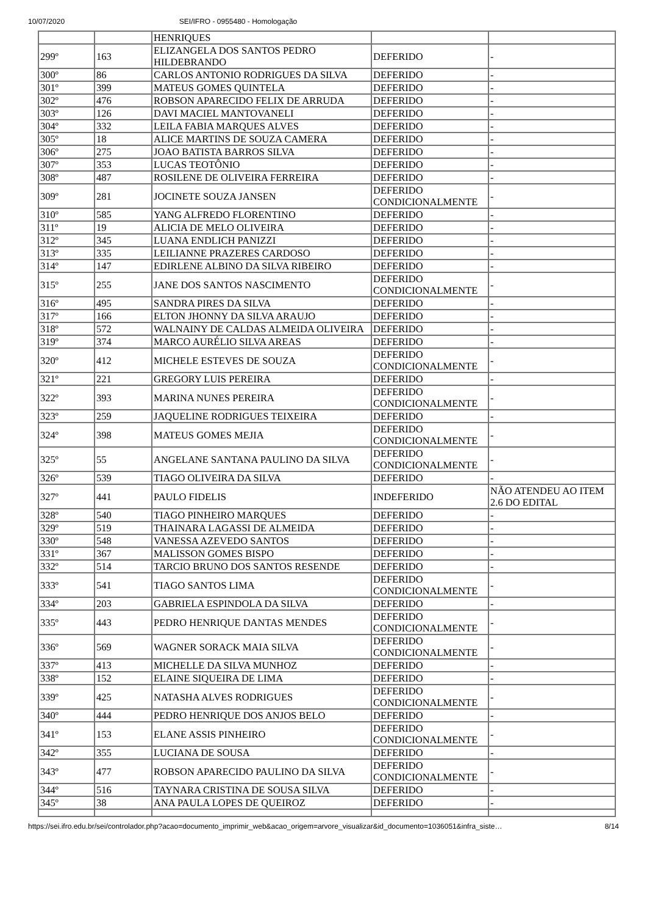10/07/2020 SEI/IFRO - 0955480 - Homologação
| | | HENRIQUES | | |
| 299º | 163 | ELIZANGELA DOS SANTOS PEDRO HILDEBRANDO | DEFERIDO | - |
| 300º | 86 | CARLOS ANTONIO RODRIGUES DA SILVA | DEFERIDO | - |
| 301º | 399 | MATEUS GOMES QUINTELA | DEFERIDO | - |
| 302º | 476 | ROBSON APARECIDO FELIX DE ARRUDA | DEFERIDO | - |
| 303º | 126 | DAVI MACIEL MANTOVANELI | DEFERIDO | - |
| 304º | 332 | LEILA FABIA MARQUES ALVES | DEFERIDO | - |
| 305º | 18 | ALICE MARTINS DE SOUZA CAMERA | DEFERIDO | - |
| 306º | 275 | JOAO BATISTA BARROS SILVA | DEFERIDO | - |
| 307º | 353 | LUCAS TEOTÔNIO | DEFERIDO | - |
| 308º | 487 | ROSILENE DE OLIVEIRA FERREIRA | DEFERIDO | - |
| 309º | 281 | JOCINETE SOUZA JANSEN | DEFERIDO CONDICIONALMENTE | - |
| 310º | 585 | YANG ALFREDO FLORENTINO | DEFERIDO | - |
| 311º | 19 | ALICIA DE MELO OLIVEIRA | DEFERIDO | - |
| 312º | 345 | LUANA ENDLICH PANIZZI | DEFERIDO | - |
| 313º | 335 | LEILIANNE PRAZERES CARDOSO | DEFERIDO | - |
| 314º | 147 | EDIRLENE ALBINO DA SILVA RIBEIRO | DEFERIDO | - |
| 315º | 255 | JANE DOS SANTOS NASCIMENTO | DEFERIDO CONDICIONALMENTE | - |
| 316º | 495 | SANDRA PIRES DA SILVA | DEFERIDO | - |
| 317º | 166 | ELTON JHONNY DA SILVA ARAUJO | DEFERIDO | - |
| 318º | 572 | WALNAINY DE CALDAS ALMEIDA OLIVEIRA | DEFERIDO | - |
| 319º | 374 | MARCO AURÉLIO SILVA AREAS | DEFERIDO | - |
| 320º | 412 | MICHELE ESTEVES DE SOUZA | DEFERIDO CONDICIONALMENTE | - |
| 321º | 221 | GREGORY LUIS PEREIRA | DEFERIDO | - |
| 322º | 393 | MARINA NUNES PEREIRA | DEFERIDO CONDICIONALMENTE | - |
| 323º | 259 | JAQUELINE RODRIGUES TEIXEIRA | DEFERIDO | - |
| 324º | 398 | MATEUS GOMES MEJIA | DEFERIDO CONDICIONALMENTE | - |
| 325º | 55 | ANGELANE SANTANA PAULINO DA SILVA | DEFERIDO CONDICIONALMENTE | - |
| 326º | 539 | TIAGO OLIVEIRA DA SILVA | DEFERIDO | - |
| 327º | 441 | PAULO FIDELIS | INDEFERIDO | NÃO ATENDEU AO ITEM 2.6 DO EDITAL |
| 328º | 540 | TIAGO PINHEIRO MARQUES | DEFERIDO | - |
| 329º | 519 | THAINARA LAGASSI DE ALMEIDA | DEFERIDO | - |
| 330º | 548 | VANESSA AZEVEDO SANTOS | DEFERIDO | - |
| 331º | 367 | MALISSON GOMES BISPO | DEFERIDO | - |
| 332º | 514 | TARCIO BRUNO DOS SANTOS RESENDE | DEFERIDO | - |
| 333º | 541 | TIAGO SANTOS LIMA | DEFERIDO CONDICIONALMENTE | - |
| 334º | 203 | GABRIELA ESPINDOLA DA SILVA | DEFERIDO | - |
| 335º | 443 | PEDRO HENRIQUE DANTAS MENDES | DEFERIDO CONDICIONALMENTE | - |
| 336º | 569 | WAGNER SORACK MAIA SILVA | DEFERIDO CONDICIONALMENTE | - |
| 337º | 413 | MICHELLE DA SILVA MUNHOZ | DEFERIDO | - |
| 338º | 152 | ELAINE SIQUEIRA DE LIMA | DEFERIDO | - |
| 339º | 425 | NATASHA ALVES RODRIGUES | DEFERIDO CONDICIONALMENTE | - |
| 340º | 444 | PEDRO HENRIQUE DOS ANJOS BELO | DEFERIDO | - |
| 341º | 153 | ELANE ASSIS PINHEIRO | DEFERIDO CONDICIONALMENTE | - |
| 342º | 355 | LUCIANA DE SOUSA | DEFERIDO | - |
| 343º | 477 | ROBSON APARECIDO PAULINO DA SILVA | DEFERIDO CONDICIONALMENTE | - |
| 344º | 516 | TAYNARA CRISTINA DE SOUSA SILVA | DEFERIDO | - |
| 345º | 38 | ANA PAULA LOPES DE QUEIROZ | DEFERIDO | - |
https://sei.ifro.edu.br/sei/controlador.php?acao=documento_imprimir_web&acao_origem=arvore_visualizar&id_documento=1036051&infra_siste… 8/14